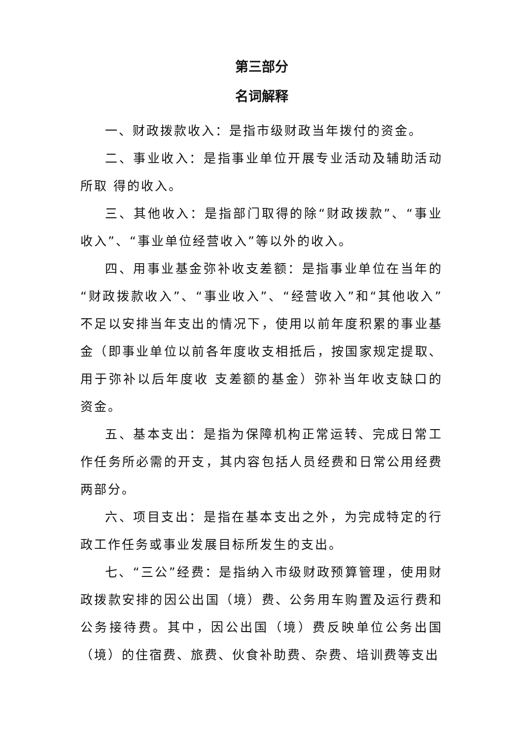第三部分
名词解释
一、财政拨款收入：是指市级财政当年拨付的资金。
二、事业收入：是指事业单位开展专业活动及辅助活动所取 得的收入。
三、其他收入：是指部门取得的除“财政拨款”、“事业收入”、“事业单位经营收入”等以外的收入。
四、用事业基金弥补收支差额：是指事业单位在当年的“财政拨款收入”、“事业收入”、“经营收入”和“其他收入”不足以安排当年支出的情况下，使用以前年度积累的事业基金（即事业单位以前各年度收支相抵后，按国家规定提取、用于弥补以后年度收 支差额的基金）弥补当年收支缺口的资金。
五、基本支出：是指为保障机构正常运转、完成日常工作任务所必需的开支，其内容包括人员经费和日常公用经费两部分。
六、项目支出：是指在基本支出之外，为完成特定的行政工作任务或事业发展目标所发生的支出。
七、“三公”经费：是指纳入市级财政预算管理，使用财政拨款安排的因公出国（境）费、公务用车购置及运行费和公务接待费。其中，因公出国（境）费反映单位公务出国（境）的住宿费、旅费、伙食补助费、杂费、培训费等支出